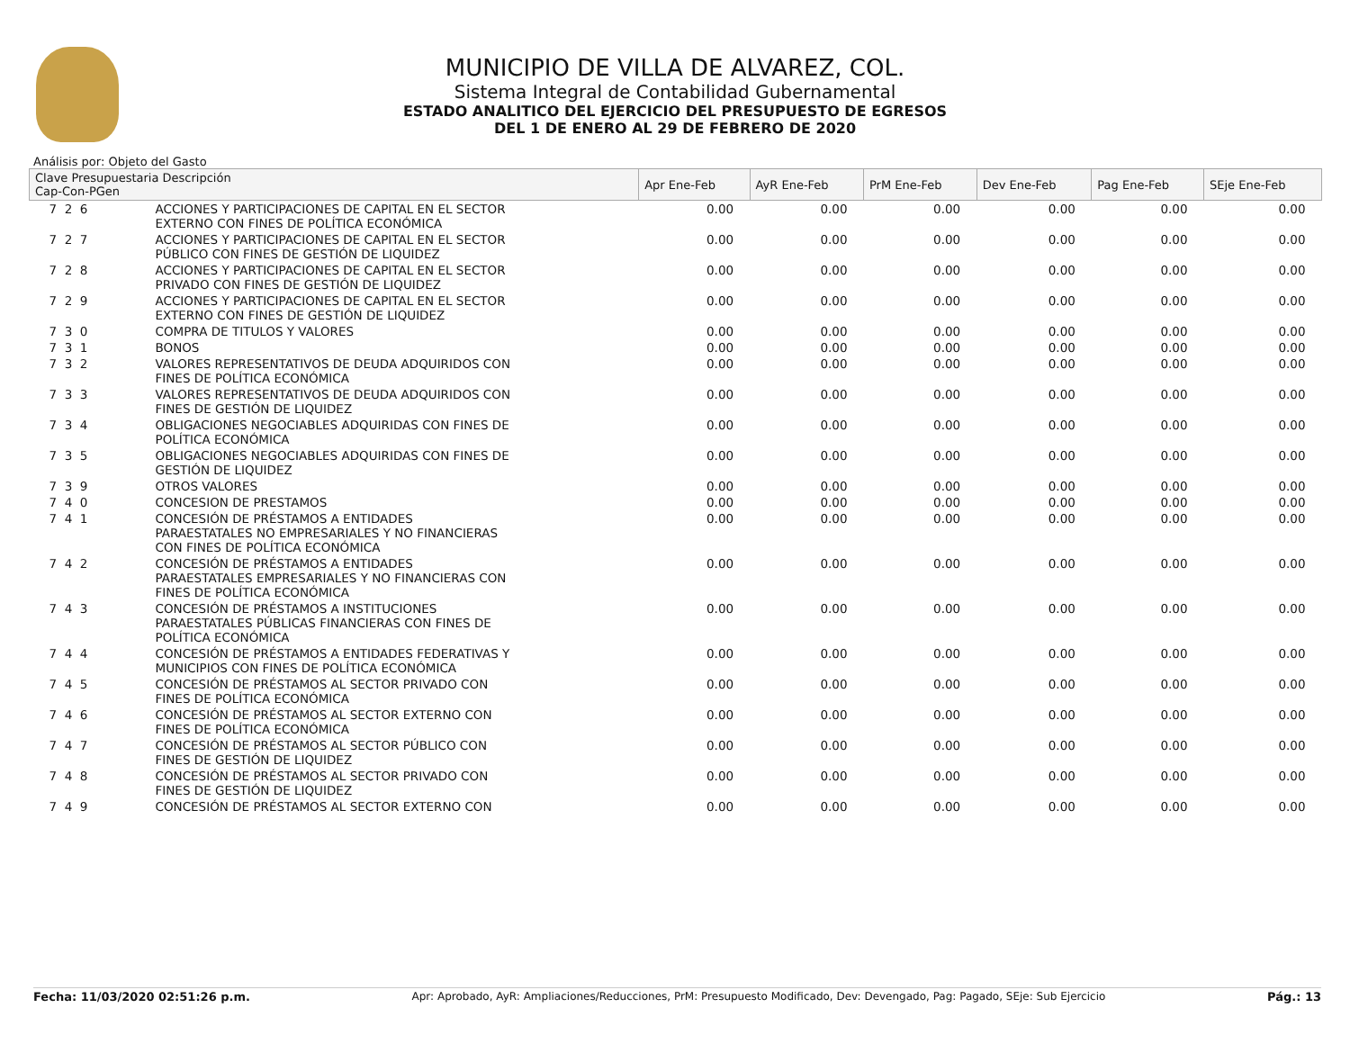MUNICIPIO DE VILLA DE ALVAREZ, COL.
Sistema Integral de Contabilidad Gubernamental
ESTADO ANALITICO DEL EJERCICIO DEL PRESUPUESTO DE EGRESOS
DEL 1 DE ENERO AL 29 DE FEBRERO DE 2020
Análisis por: Objeto del Gasto
| Clave Presupuestaria Descripción Cap-Con-PGen | | Apr Ene-Feb | AyR Ene-Feb | PrM Ene-Feb | Dev Ene-Feb | Pag Ene-Feb | SEje Ene-Feb |
| --- | --- | --- | --- | --- | --- | --- | --- |
| 7 2 6 | ACCIONES Y PARTICIPACIONES DE CAPITAL EN EL SECTOR EXTERNO CON FINES DE POLÍTICA ECONÓMICA | 0.00 | 0.00 | 0.00 | 0.00 | 0.00 | 0.00 |
| 7 2 7 | ACCIONES Y PARTICIPACIONES DE CAPITAL EN EL SECTOR PÚBLICO CON FINES DE GESTIÓN DE LIQUIDEZ | 0.00 | 0.00 | 0.00 | 0.00 | 0.00 | 0.00 |
| 7 2 8 | ACCIONES Y PARTICIPACIONES DE CAPITAL EN EL SECTOR PRIVADO CON FINES DE GESTIÓN DE LIQUIDEZ | 0.00 | 0.00 | 0.00 | 0.00 | 0.00 | 0.00 |
| 7 2 9 | ACCIONES Y PARTICIPACIONES DE CAPITAL EN EL SECTOR EXTERNO CON FINES DE GESTIÓN DE LIQUIDEZ | 0.00 | 0.00 | 0.00 | 0.00 | 0.00 | 0.00 |
| 7 3 0 | COMPRA DE TITULOS Y VALORES | 0.00 | 0.00 | 0.00 | 0.00 | 0.00 | 0.00 |
| 7 3 1 | BONOS | 0.00 | 0.00 | 0.00 | 0.00 | 0.00 | 0.00 |
| 7 3 2 | VALORES REPRESENTATIVOS DE DEUDA ADQUIRIDOS CON FINES DE POLÍTICA ECONÓMICA | 0.00 | 0.00 | 0.00 | 0.00 | 0.00 | 0.00 |
| 7 3 3 | VALORES REPRESENTATIVOS DE DEUDA ADQUIRIDOS CON FINES DE GESTIÓN DE LIQUIDEZ | 0.00 | 0.00 | 0.00 | 0.00 | 0.00 | 0.00 |
| 7 3 4 | OBLIGACIONES NEGOCIABLES ADQUIRIDAS CON FINES DE POLÍTICA ECONÓMICA | 0.00 | 0.00 | 0.00 | 0.00 | 0.00 | 0.00 |
| 7 3 5 | OBLIGACIONES NEGOCIABLES ADQUIRIDAS CON FINES DE GESTIÓN DE LIQUIDEZ | 0.00 | 0.00 | 0.00 | 0.00 | 0.00 | 0.00 |
| 7 3 9 | OTROS VALORES | 0.00 | 0.00 | 0.00 | 0.00 | 0.00 | 0.00 |
| 7 4 0 | CONCESION DE PRESTAMOS | 0.00 | 0.00 | 0.00 | 0.00 | 0.00 | 0.00 |
| 7 4 1 | CONCESIÓN DE PRÉSTAMOS A ENTIDADES PARAESTATALES NO EMPRESARIALES Y NO FINANCIERAS CON FINES DE POLÍTICA ECONÓMICA | 0.00 | 0.00 | 0.00 | 0.00 | 0.00 | 0.00 |
| 7 4 2 | CONCESIÓN DE PRÉSTAMOS A ENTIDADES PARAESTATALES EMPRESARIALES Y NO FINANCIERAS CON FINES DE POLÍTICA ECONÓMICA | 0.00 | 0.00 | 0.00 | 0.00 | 0.00 | 0.00 |
| 7 4 3 | CONCESIÓN DE PRÉSTAMOS A INSTITUCIONES PARAESTATALES PÚBLICAS FINANCIERAS CON FINES DE POLÍTICA ECONÓMICA | 0.00 | 0.00 | 0.00 | 0.00 | 0.00 | 0.00 |
| 7 4 4 | CONCESIÓN DE PRÉSTAMOS A ENTIDADES FEDERATIVAS Y MUNICIPIOS CON FINES DE POLÍTICA ECONÓMICA | 0.00 | 0.00 | 0.00 | 0.00 | 0.00 | 0.00 |
| 7 4 5 | CONCESIÓN DE PRÉSTAMOS AL SECTOR PRIVADO CON FINES DE POLÍTICA ECONÓMICA | 0.00 | 0.00 | 0.00 | 0.00 | 0.00 | 0.00 |
| 7 4 6 | CONCESIÓN DE PRÉSTAMOS AL SECTOR EXTERNO CON FINES DE POLÍTICA ECONÓMICA | 0.00 | 0.00 | 0.00 | 0.00 | 0.00 | 0.00 |
| 7 4 7 | CONCESIÓN DE PRÉSTAMOS AL SECTOR PÚBLICO CON FINES DE GESTIÓN DE LIQUIDEZ | 0.00 | 0.00 | 0.00 | 0.00 | 0.00 | 0.00 |
| 7 4 8 | CONCESIÓN DE PRÉSTAMOS AL SECTOR PRIVADO CON FINES DE GESTIÓN DE LIQUIDEZ | 0.00 | 0.00 | 0.00 | 0.00 | 0.00 | 0.00 |
| 7 4 9 | CONCESIÓN DE PRÉSTAMOS AL SECTOR EXTERNO CON | 0.00 | 0.00 | 0.00 | 0.00 | 0.00 | 0.00 |
Fecha: 11/03/2020 02:51:26 p.m. Apr: Aprobado, AyR: Ampliaciones/Reducciones, PrM: Presupuesto Modificado, Dev: Devengado, Pag: Pagado, SEje: Sub Ejercicio Pág.: 13